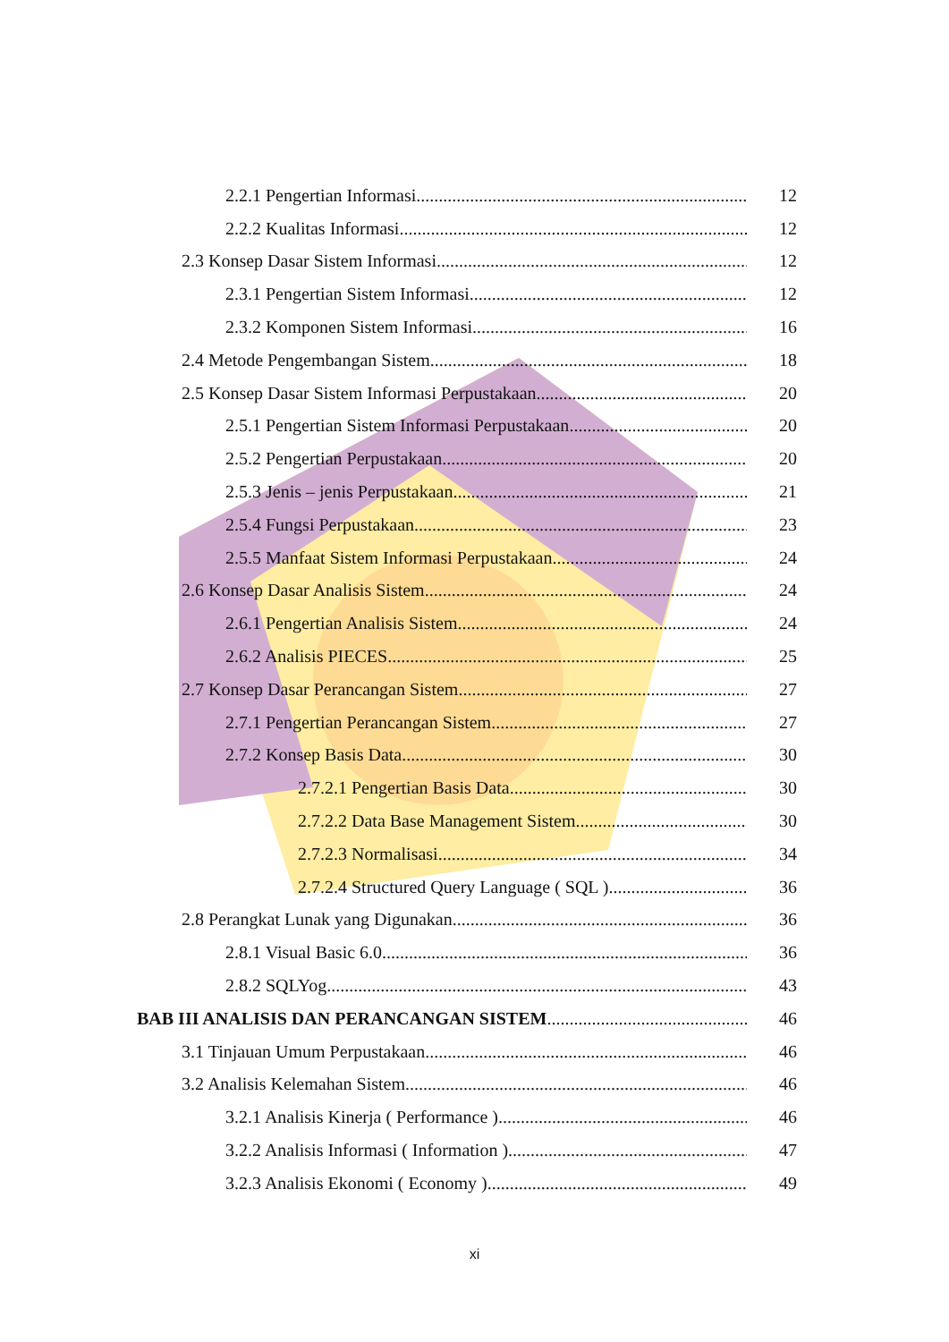2.2.1 Pengertian Informasi 12
2.2.2 Kualitas Informasi 12
2.3 Konsep Dasar Sistem Informasi 12
2.3.1 Pengertian Sistem Informasi 12
2.3.2 Komponen Sistem Informasi 16
2.4 Metode Pengembangan Sistem 18
2.5 Konsep Dasar Sistem Informasi Perpustakaan 20
2.5.1 Pengertian Sistem Informasi Perpustakaan 20
2.5.2 Pengertian Perpustakaan 20
2.5.3 Jenis – jenis Perpustakaan 21
2.5.4 Fungsi Perpustakaan 23
2.5.5 Manfaat Sistem Informasi Perpustakaan 24
2.6 Konsep Dasar Analisis Sistem 24
2.6.1 Pengertian Analisis Sistem 24
2.6.2 Analisis PIECES 25
2.7 Konsep Dasar Perancangan Sistem 27
2.7.1 Pengertian Perancangan Sistem 27
2.7.2 Konsep Basis Data 30
2.7.2.1 Pengertian Basis Data 30
2.7.2.2 Data Base Management Sistem 30
2.7.2.3 Normalisasi 34
2.7.2.4 Structured Query Language ( SQL ) 36
2.8 Perangkat Lunak yang Digunakan 36
2.8.1 Visual Basic 6.0 36
2.8.2 SQLYog 43
BAB III ANALISIS DAN PERANCANGAN SISTEM 46
3.1 Tinjauan Umum Perpustakaan 46
3.2 Analisis Kelemahan Sistem 46
3.2.1 Analisis Kinerja ( Performance ) 46
3.2.2 Analisis Informasi ( Information ) 47
3.2.3 Analisis Ekonomi ( Economy ) 49
xi